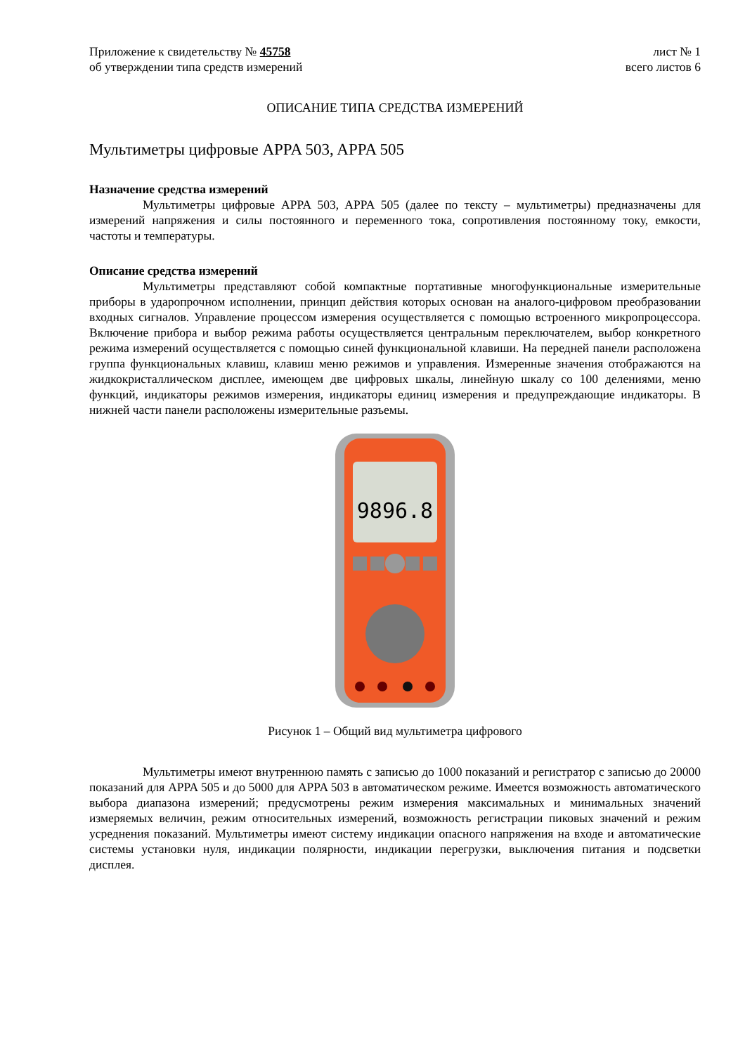Приложение к свидетельству № 45758 лист № 1
об утверждении типа средств измерений всего листов 6
ОПИСАНИЕ ТИПА СРЕДСТВА ИЗМЕРЕНИЙ
Мультиметры цифровые APPA 503, APPA 505
Назначение средства измерений
Мультиметры цифровые APPA 503, APPA 505 (далее по тексту – мультиметры) предназначены для измерений напряжения и силы постоянного и переменного тока, сопротивления постоянному току, емкости, частоты и температуры.
Описание средства измерений
Мультиметры представляют собой компактные портативные многофункциональные измерительные приборы в ударопрочном исполнении, принцип действия которых основан на аналого-цифровом преобразовании входных сигналов. Управление процессом измерения осуществляется с помощью встроенного микропроцессора. Включение прибора и выбор режима работы осуществляется центральным переключателем, выбор конкретного режима измерений осуществляется с помощью синей функциональной клавиши. На передней панели расположена группа функциональных клавиш, клавиш меню режимов и управления. Измеренные значения отображаются на жидкокристаллическом дисплее, имеющем две цифровых шкалы, линейную шкалу со 100 делениями, меню функций, индикаторы режимов измерения, индикаторы единиц измерения и предупреждающие индикаторы. В нижней части панели расположены измерительные разъемы.
9896.8
Рисунок 1 – Общий вид мультиметра цифрового
Мультиметры имеют внутреннюю память с записью до 1000 показаний и регистратор с записью до 20000 показаний для APPA 505 и до 5000 для APPA 503 в автоматическом режиме. Имеется возможность автоматического выбора диапазона измерений; предусмотрены режим измерения максимальных и минимальных значений измеряемых величин, режим относительных измерений, возможность регистрации пиковых значений и режим усреднения показаний. Мультиметры имеют систему индикации опасного напряжения на входе и автоматические системы установки нуля, индикации полярности, индикации перегрузки, выключения питания и подсветки дисплея.